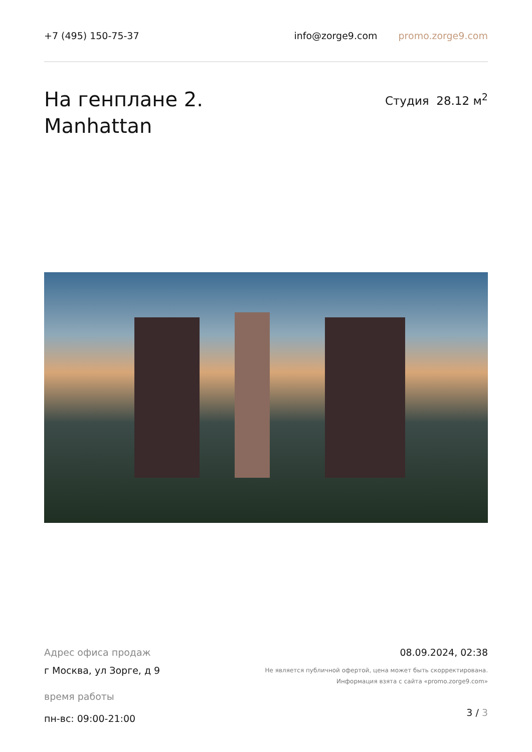+7 (495) 150-75-37 info@zorge9.com promo.zorge9.com
На генплане 2.
Manhattan
Студия 28.12 м<sup>2</sup>
Адрес офиса продаж
г Москва, ул Зорге, д 9
время работы
пн-вс: 09:00-21:00
08.09.2024, 02:38
Не является публичной офертой, цена может быть скорректирована.
Информация взята с сайта «promo.zorge9.com»
3 / 3